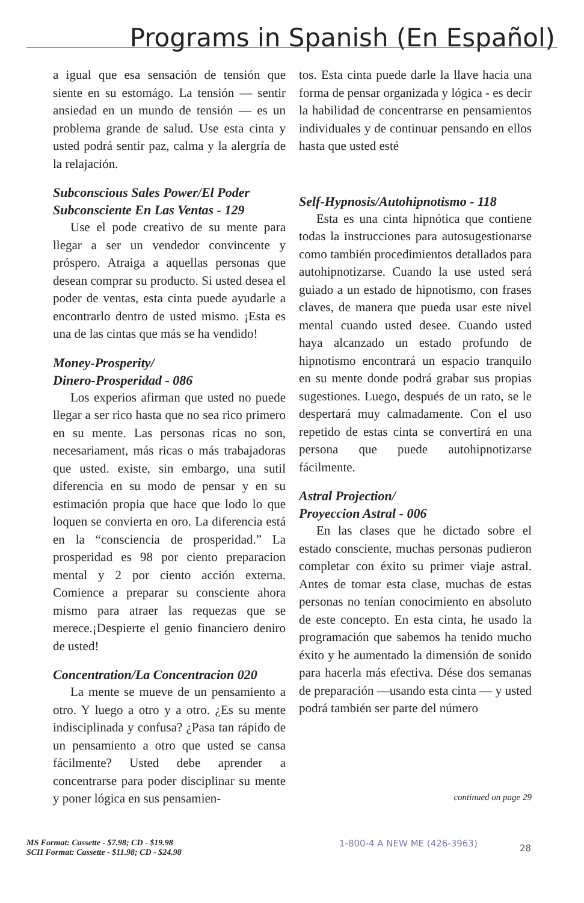Programs in Spanish (En Español)
a igual que esa sensación de tensión que siente en su estomágo. La tensión — sentir ansiedad en un mundo de tensión — es un problema grande de salud. Use esta cinta y usted podrá sentir paz, calma y la alergría de la relajación.
Subconscious Sales Power/El Poder Subconsciente En Las Ventas - 129
Use el pode creativo de su mente para llegar a ser un vendedor convincente y próspero. Atraiga a aquellas personas que desean comprar su producto. Si usted desea el poder de ventas, esta cinta puede ayudarle a encontrarlo dentro de usted mismo. ¡Esta es una de las cintas que más se ha vendido!
Money-Prosperity/
Dinero-Prosperidad - 086
Los experios afirman que usted no puede llegar a ser rico hasta que no sea rico primero en su mente. Las personas ricas no son, necesariament, más ricas o más trabajadoras que usted. existe, sin embargo, una sutil diferencia en su modo de pensar y en su estimación propia que hace que lodo lo que loquen se convierta en oro. La diferencia está en la “consciencia de prosperidad.” La prosperidad es 98 por ciento preparacion mental y 2 por ciento acción externa. Comience a preparar su consciente ahora mismo para atraer las requezas que se merece.¡Despierte el genio financiero deniro de usted!
Concentration/La Concentracion 020
La mente se mueve de un pensamiento a otro. Y luego a otro y a otro. ¿Es su mente indisciplinada y confusa? ¿Pasa tan rápido de un pensamiento a otro que usted se cansa fácilmente? Usted debe aprender a concentrarse para poder disciplinar su mente y poner lógica en sus pensamien-
tos. Esta cinta puede darle la llave hacia una forma de pensar organizada y lógica - es decir la habilidad de concentrarse en pensamientos individuales y de continuar pensando en ellos hasta que usted esté
Self-Hypnosis/Autohipnotismo - 118
Esta es una cinta hipnótica que contiene todas la instrucciones para autosugestionarse como también procedimientos detallados para autohipnotizarse. Cuando la use usted será guiado a un estado de hipnotismo, con frases claves, de manera que pueda usar este nivel mental cuando usted desee. Cuando usted haya alcanzado un estado profundo de hipnotismo encontrará un espacio tranquilo en su mente donde podrá grabar sus propias sugestiones. Luego, después de un rato, se le despertará muy calmadamente. Con el uso repetido de estas cinta se convertirá en una persona que puede autohipnotizarse fácilmente.
Astral Projection/
Proyeccion Astral - 006
En las clases que he dictado sobre el estado consciente, muchas personas pudieron completar con éxito su primer viaje astral. Antes de tomar esta clase, muchas de estas personas no tenían conocimiento en absoluto de este concepto. En esta cinta, he usado la programación que sabemos ha tenido mucho éxito y he aumentado la dimensión de sonido para hacerla más efectiva. Dése dos semanas de preparación —usando esta cinta — y usted podrá también ser parte del número
continued on page 29
MS Format: Cassette - $7.98; CD - $19.98
SCII Format: Cassette - $11.98; CD - $24.98
1-800-4 A NEW ME (426-3963)
28